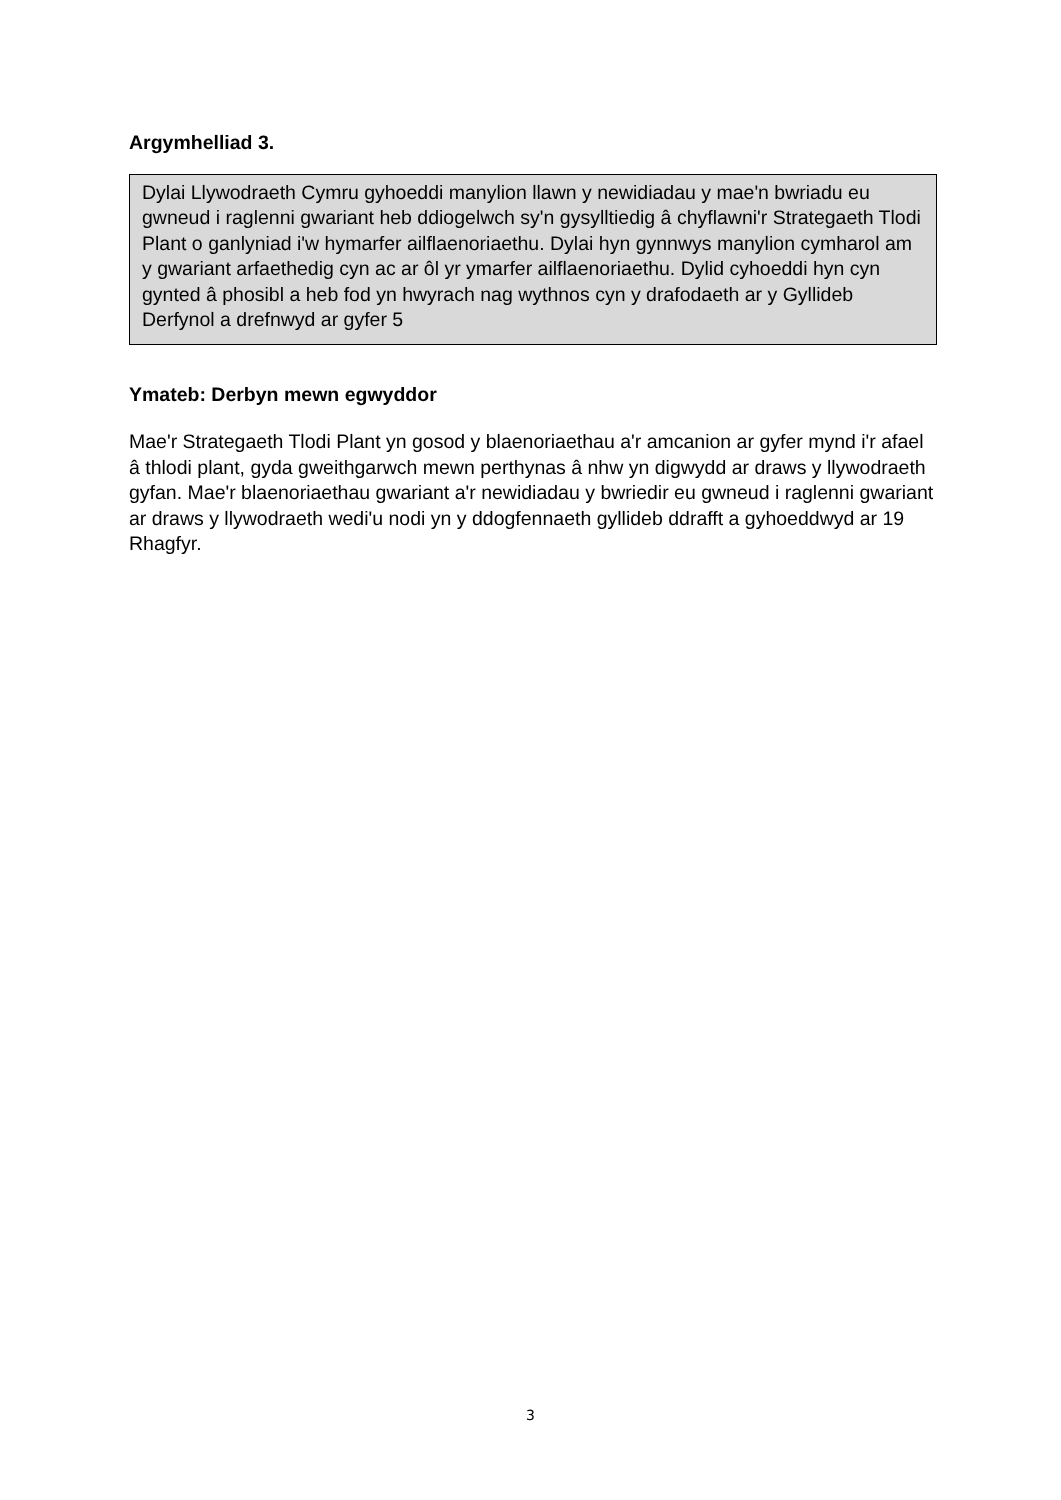Argymhelliad 3.
Dylai Llywodraeth Cymru gyhoeddi manylion llawn y newidiadau y mae'n bwriadu eu gwneud i raglenni gwariant heb ddiogelwch sy'n gysylltiedig â chyflawni'r Strategaeth Tlodi Plant o ganlyniad i'w hymarfer ailflaenoriaethu. Dylai hyn gynnwys manylion cymharol am y gwariant arfaethedig cyn ac ar ôl yr ymarfer ailflaenoriaethu. Dylid cyhoeddi hyn cyn gynted â phosibl a heb fod yn hwyrach nag wythnos cyn y drafodaeth ar y Gyllideb Derfynol a drefnwyd ar gyfer 5
Ymateb: Derbyn mewn egwyddor
Mae'r Strategaeth Tlodi Plant yn gosod y blaenoriaethau a'r amcanion ar gyfer mynd i'r afael â thlodi plant, gyda gweithgarwch mewn perthynas â nhw yn digwydd ar draws y llywodraeth gyfan. Mae'r blaenoriaethau gwariant a'r newidiadau y bwriedir eu gwneud i raglenni gwariant ar draws y llywodraeth wedi'u nodi yn y ddogfennaeth gyllideb ddrafft a gyhoeddwyd ar 19 Rhagfyr.
3